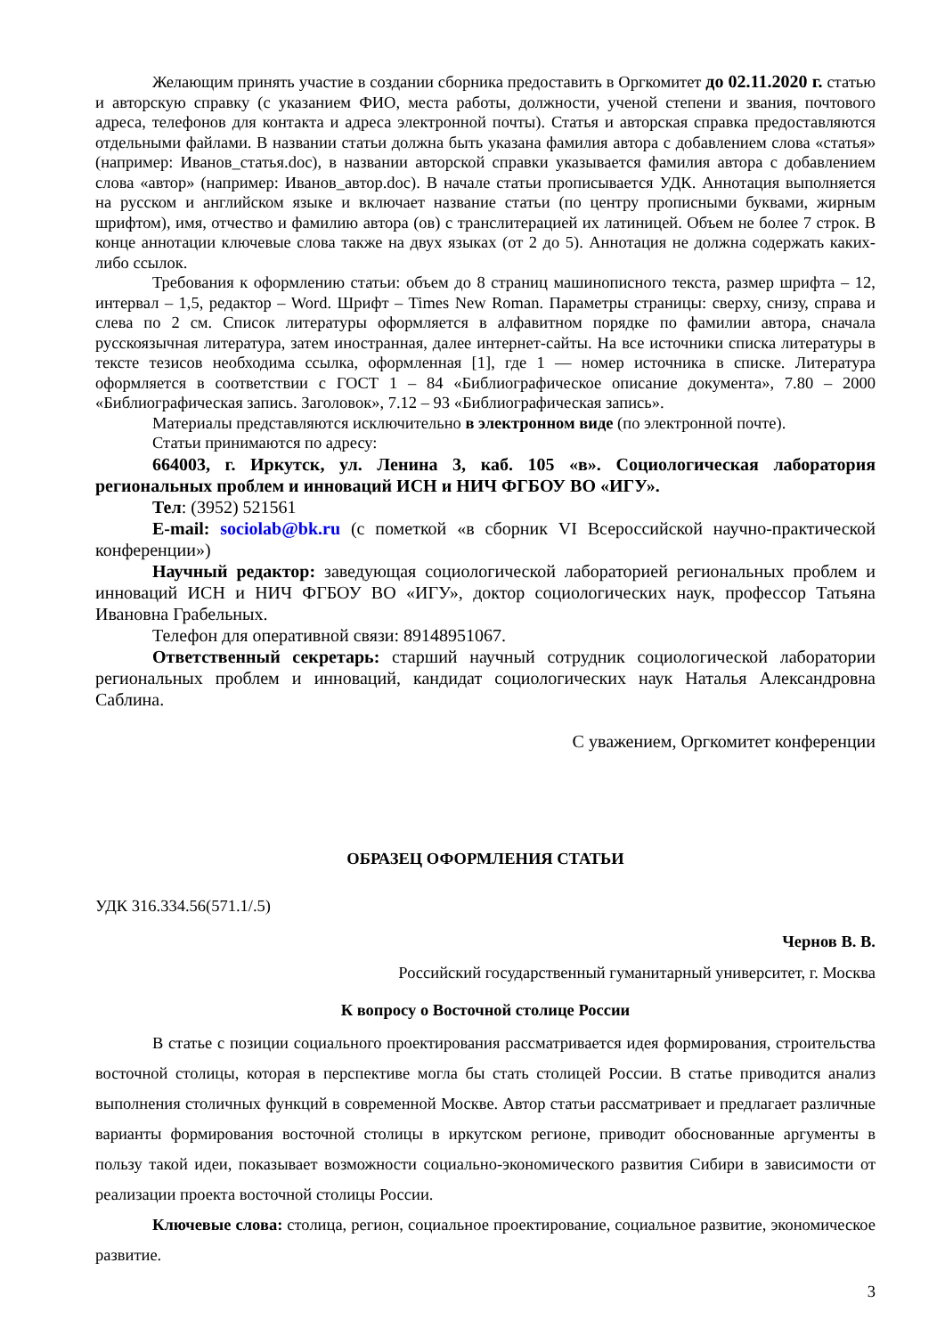Желающим принять участие в создании сборника предоставить в Оргкомитет до 02.11.2020 г. статью и авторскую справку (с указанием ФИО, места работы, должности, ученой степени и звания, почтового адреса, телефонов для контакта и адреса электронной почты). Статья и авторская справка предоставляются отдельными файлами. В названии статьи должна быть указана фамилия автора с добавлением слова «статья» (например: Иванов_статья.doc), в названии авторской справки указывается фамилия автора с добавлением слова «автор» (например: Иванов_автор.doc). В начале статьи прописывается УДК. Аннотация выполняется на русском и английском языке и включает название статьи (по центру прописными буквами, жирным шрифтом), имя, отчество и фамилию автора (ов) с транслитерацией их латиницей. Объем не более 7 строк. В конце аннотации ключевые слова также на двух языках (от 2 до 5). Аннотация не должна содержать каких-либо ссылок.
Требования к оформлению статьи: объем до 8 страниц машинописного текста, размер шрифта – 12, интервал – 1,5, редактор – Word. Шрифт – Times New Roman. Параметры страницы: сверху, снизу, справа и слева по 2 см. Список литературы оформляется в алфавитном порядке по фамилии автора, сначала русскоязычная литература, затем иностранная, далее интернет-сайты. На все источники списка литературы в тексте тезисов необходима ссылка, оформленная [1], где 1 — номер источника в списке. Литература оформляется в соответствии с ГОСТ 1 – 84 «Библиографическое описание документа», 7.80 – 2000 «Библиографическая запись. Заголовок», 7.12 – 93 «Библиографическая запись».
Материалы представляются исключительно в электронном виде (по электронной почте).
Статьи принимаются по адресу:
664003, г. Иркутск, ул. Ленина 3, каб. 105 «в». Социологическая лаборатория региональных проблем и инноваций ИСН и НИЧ ФГБОУ ВО «ИГУ».
Тел: (3952) 521561
E-mail: sociolab@bk.ru (с пометкой «в сборник VI Всероссийской научно-практической конференции»)
Научный редактор: заведующая социологической лабораторией региональных проблем и инноваций ИСН и НИЧ ФГБОУ ВО «ИГУ», доктор социологических наук, профессор Татьяна Ивановна Грабельных.
Телефон для оперативной связи: 89148951067.
Ответственный секретарь: старший научный сотрудник социологической лаборатории региональных проблем и инноваций, кандидат социологических наук Наталья Александровна Саблина.
С уважением, Оргкомитет конференции
ОБРАЗЕЦ ОФОРМЛЕНИЯ СТАТЬИ
УДК 316.334.56(571.1/.5)
Чернов В. В.
Российский государственный гуманитарный университет, г. Москва
К вопросу о Восточной столице России
В статье с позиции социального проектирования рассматривается идея формирования, строительства восточной столицы, которая в перспективе могла бы стать столицей России. В статье приводится анализ выполнения столичных функций в современной Москве. Автор статьи рассматривает и предлагает различные варианты формирования восточной столицы в иркутском регионе, приводит обоснованные аргументы в пользу такой идеи, показывает возможности социально-экономического развития Сибири в зависимости от реализации проекта восточной столицы России.
Ключевые слова: столица, регион, социальное проектирование, социальное развитие, экономическое развитие.
3